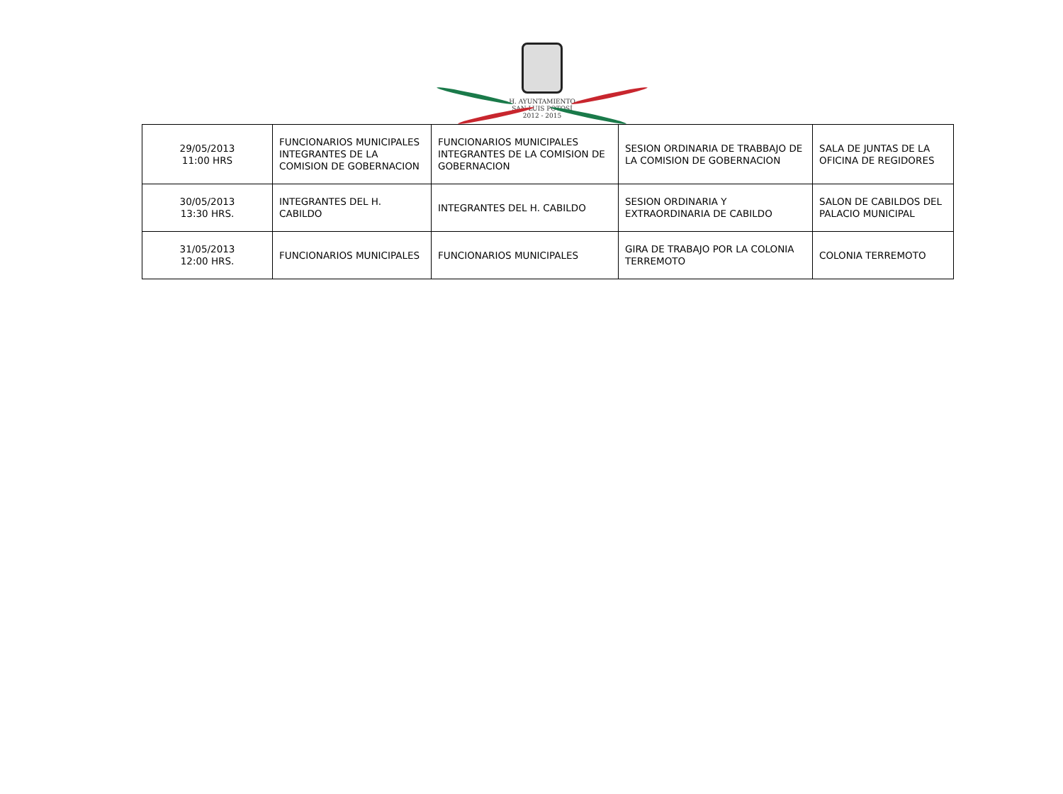H. AYUNTAMIENTO
SAN LUIS POTOSÍ
2012 - 2015
| 29/05/2013 11:00 HRS | FUNCIONARIOS MUNICIPALES INTEGRANTES DE LA COMISION DE GOBERNACION | FUNCIONARIOS MUNICIPALES INTEGRANTES DE LA COMISION DE GOBERNACION | SESION ORDINARIA DE TRABBAJO DE LA COMISION DE GOBERNACION | SALA DE JUNTAS DE LA OFICINA DE REGIDORES |
| 30/05/2013 13:30 HRS. | INTEGRANTES DEL H. CABILDO | INTEGRANTES DEL H. CABILDO | SESION ORDINARIA Y EXTRAORDINARIA DE CABILDO | SALON DE CABILDOS DEL PALACIO MUNICIPAL |
| 31/05/2013 12:00 HRS. | FUNCIONARIOS MUNICIPALES | FUNCIONARIOS MUNICIPALES | GIRA DE TRABAJO POR LA COLONIA TERREMOTO | COLONIA TERREMOTO |